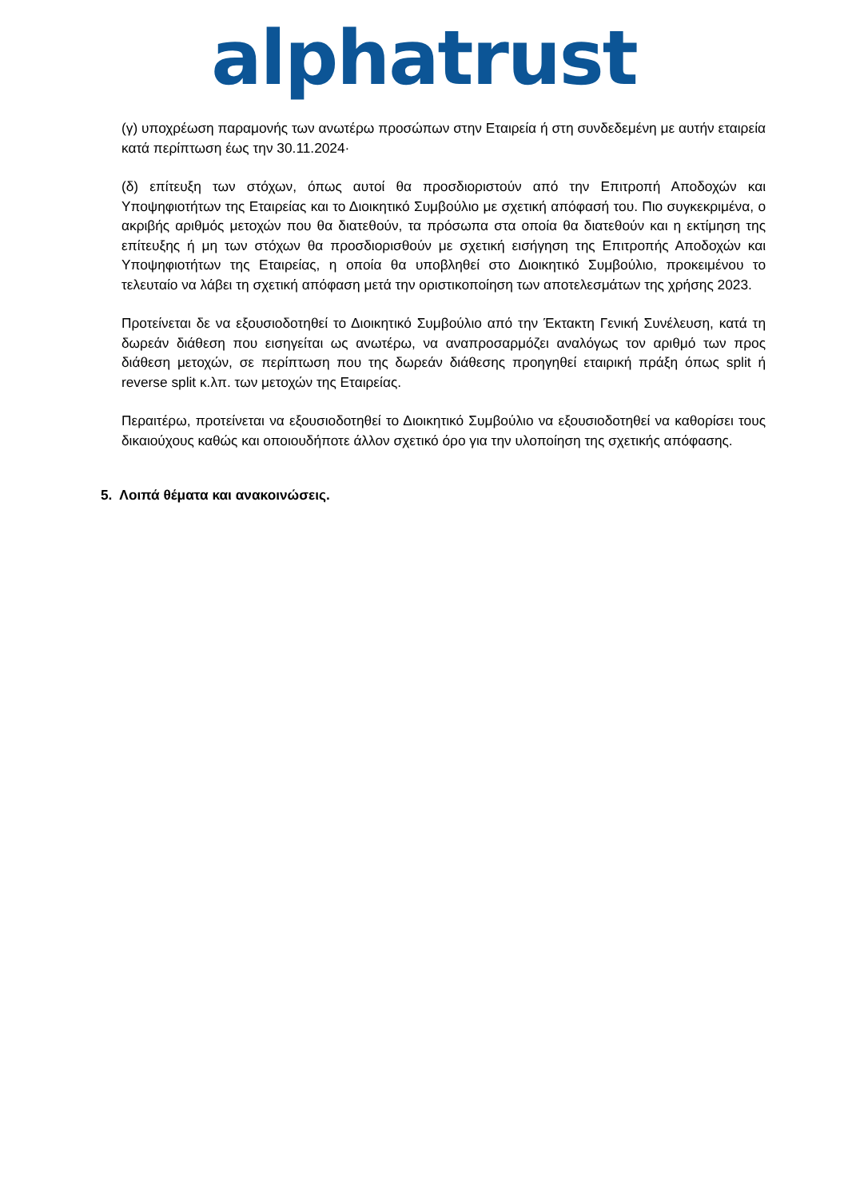alphatrust
(γ) υποχρέωση παραμονής των ανωτέρω προσώπων στην Εταιρεία ή στη συνδεδεμένη με αυτήν εταιρεία κατά περίπτωση έως την 30.11.2024·
(δ) επίτευξη των στόχων, όπως αυτοί θα προσδιοριστούν από την Επιτροπή Αποδοχών και Υποψηφιοτήτων της Εταιρείας και το Διοικητικό Συμβούλιο με σχετική απόφασή του. Πιο συγκεκριμένα, ο ακριβής αριθμός μετοχών που θα διατεθούν, τα πρόσωπα στα οποία θα διατεθούν και η εκτίμηση της επίτευξης ή μη των στόχων θα προσδιορισθούν με σχετική εισήγηση της Επιτροπής Αποδοχών και Υποψηφιοτήτων της Εταιρείας, η οποία θα υποβληθεί στο Διοικητικό Συμβούλιο, προκειμένου το τελευταίο να λάβει τη σχετική απόφαση μετά την οριστικοποίηση των αποτελεσμάτων της χρήσης 2023.
Προτείνεται δε να εξουσιοδοτηθεί το Διοικητικό Συμβούλιο από την Έκτακτη Γενική Συνέλευση, κατά τη δωρεάν διάθεση που εισηγείται ως ανωτέρω, να αναπροσαρμόζει αναλόγως τον αριθμό των προς διάθεση μετοχών, σε περίπτωση που της δωρεάν διάθεσης προηγηθεί εταιρική πράξη όπως split ή reverse split κ.λπ. των μετοχών της Εταιρείας.
Περαιτέρω, προτείνεται να εξουσιοδοτηθεί το Διοικητικό Συμβούλιο να εξουσιοδοτηθεί να καθορίσει τους δικαιούχους καθώς και οποιουδήποτε άλλον σχετικό όρο για την υλοποίηση της σχετικής απόφασης.
5. Λοιπά θέματα και ανακοινώσεις.